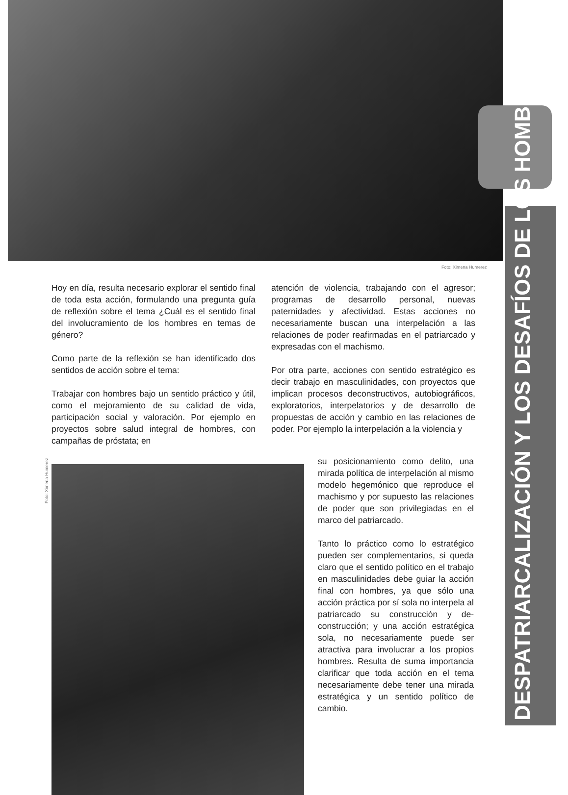Foto: Ximena Humerez
DESPATRIARCALIZACIÓN Y LOS DESAFÍOS DE LOS HOMBRES
Hoy en día, resulta necesario explorar el sentido final de toda esta acción, formulando una pregunta guía de reflexión sobre el tema ¿Cuál es el sentido final del involucramiento de los hombres en temas de género?
Como parte de la reflexión se han identificado dos sentidos de acción sobre el tema:
Trabajar con hombres bajo un sentido práctico y útil, como el mejoramiento de su calidad de vida, participación social y valoración. Por ejemplo en proyectos sobre salud integral de hombres, con campañas de próstata; en
atención de violencia, trabajando con el agresor; programas de desarrollo personal, nuevas paternidades y afectividad. Estas acciones no necesariamente buscan una interpelación a las relaciones de poder reafirmadas en el patriarcado y expresadas con el machismo.
Por otra parte, acciones con sentido estratégico es decir trabajo en masculinidades, con proyectos que implican procesos deconstructivos, autobiográficos, exploratorios, interpelatorios y de desarrollo de propuestas de acción y cambio en las relaciones de poder. Por ejemplo la interpelación a la violencia y
Foto: Ximena Humerez
su posicionamiento como delito, una mirada política de interpelación al mismo modelo hegemónico que reproduce el machismo y por supuesto las relaciones de poder que son privilegiadas en el marco del patriarcado.
Tanto lo práctico como lo estratégico pueden ser complementarios, si queda claro que el sentido político en el trabajo en masculinidades debe guiar la acción final con hombres, ya que sólo una acción práctica por sí sola no interpela al patriarcado su construcción y de-construcción; y una acción estratégica sola, no necesariamente puede ser atractiva para involucrar a los propios hombres. Resulta de suma importancia clarificar que toda acción en el tema necesariamente debe tener una mirada estratégica y un sentido político de cambio.